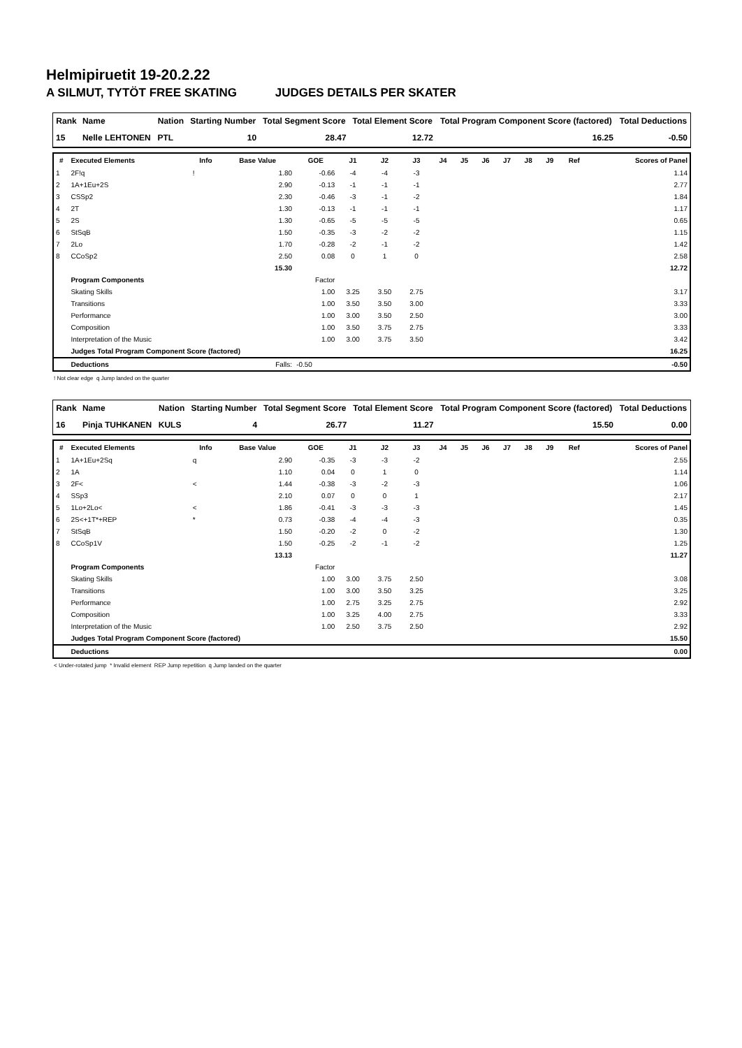Helmipiruetit 19-20.2.22
A SILMUT, TYTÖT FREE SKATING JUDGES DETAILS PER SKATER
| Rank | Name | Nation | Starting Number | Total Segment Score | Total Element Score | Total Program Component Score (factored) | Total Deductions |
| --- | --- | --- | --- | --- | --- | --- | --- |
| 15 | Nelle LEHTONEN | PTL | 10 | 28.47 | 12.72 | 16.25 | -0.50 |
| # | Executed Elements | Info | Base Value | GOE | J1 | J2 | J3 | J4 | J5 | J6 | J7 | J8 | J9 | Ref | Scores of Panel |
| --- | --- | --- | --- | --- | --- | --- | --- | --- | --- | --- | --- | --- | --- | --- | --- |
| 1 | 2F!q | ! | 1.80 | -0.66 | -4 | -4 | -3 | | | | | | | | 1.14 |
| 2 | 1A+1Eu+2S | | 2.90 | -0.13 | -1 | -1 | -1 | | | | | | | | 2.77 |
| 3 | CSSp2 | | 2.30 | -0.46 | -3 | -1 | -2 | | | | | | | | 1.84 |
| 4 | 2T | | 1.30 | -0.13 | -1 | -1 | -1 | | | | | | | | 1.17 |
| 5 | 2S | | 1.30 | -0.65 | -5 | -5 | -5 | | | | | | | | 0.65 |
| 6 | StSqB | | 1.50 | -0.35 | -3 | -2 | -2 | | | | | | | | 1.15 |
| 7 | 2Lo | | 1.70 | -0.28 | -2 | -1 | -2 | | | | | | | | 1.42 |
| 8 | CCoSp2 | | 2.50 | 0.08 | 0 | 1 | 0 | | | | | | | | 2.58 |
| | | | 15.30 | | | | | | | | | | | | 12.72 |
| | Program Components | | | Factor | | | | | | | | | | | |
| | Skating Skills | | | 1.00 | 3.25 | 3.50 | 2.75 | | | | | | | | 3.17 |
| | Transitions | | | 1.00 | 3.50 | 3.50 | 3.00 | | | | | | | | 3.33 |
| | Performance | | | 1.00 | 3.00 | 3.50 | 2.50 | | | | | | | | 3.00 |
| | Composition | | | 1.00 | 3.50 | 3.75 | 2.75 | | | | | | | | 3.33 |
| | Interpretation of the Music | | | 1.00 | 3.00 | 3.75 | 3.50 | | | | | | | | 3.42 |
| | Judges Total Program Component Score (factored) | | | | | | | | | | | | | | 16.25 |
| | Deductions | Falls: | | -0.50 | | | | | | | | | | | -0.50 |
! Not clear edge q Jump landed on the quarter
| Rank | Name | Nation | Starting Number | Total Segment Score | Total Element Score | Total Program Component Score (factored) | Total Deductions |
| --- | --- | --- | --- | --- | --- | --- | --- |
| 16 | Pinja TUHKANEN | KULS | 4 | 26.77 | 11.27 | 15.50 | 0.00 |
| # | Executed Elements | Info | Base Value | GOE | J1 | J2 | J3 | J4 | J5 | J6 | J7 | J8 | J9 | Ref | Scores of Panel |
| --- | --- | --- | --- | --- | --- | --- | --- | --- | --- | --- | --- | --- | --- | --- | --- |
| 1 | 1A+1Eu+2Sq | q | 2.90 | -0.35 | -3 | -3 | -2 | | | | | | | | 2.55 |
| 2 | 1A | | 1.10 | 0.04 | 0 | 1 | 0 | | | | | | | | 1.14 |
| 3 | 2F< | < | 1.44 | -0.38 | -3 | -2 | -3 | | | | | | | | 1.06 |
| 4 | SSp3 | | 2.10 | 0.07 | 0 | 0 | 1 | | | | | | | | 2.17 |
| 5 | 1Lo+2Lo< | < | 1.86 | -0.41 | -3 | -3 | -3 | | | | | | | | 1.45 |
| 6 | 2S<+1T*+REP | * | 0.73 | -0.38 | -4 | -4 | -3 | | | | | | | | 0.35 |
| 7 | StSqB | | 1.50 | -0.20 | -2 | 0 | -2 | | | | | | | | 1.30 |
| 8 | CCoSp1V | | 1.50 | -0.25 | -2 | -1 | -2 | | | | | | | | 1.25 |
| | | | 13.13 | | | | | | | | | | | | 11.27 |
| | Program Components | | | Factor | | | | | | | | | | | |
| | Skating Skills | | | 1.00 | 3.00 | 3.75 | 2.50 | | | | | | | | 3.08 |
| | Transitions | | | 1.00 | 3.00 | 3.50 | 3.25 | | | | | | | | 3.25 |
| | Performance | | | 1.00 | 2.75 | 3.25 | 2.75 | | | | | | | | 2.92 |
| | Composition | | | 1.00 | 3.25 | 4.00 | 2.75 | | | | | | | | 3.33 |
| | Interpretation of the Music | | | 1.00 | 2.50 | 3.75 | 2.50 | | | | | | | | 2.92 |
| | Judges Total Program Component Score (factored) | | | | | | | | | | | | | | 15.50 |
| | Deductions | | | | | | | | | | | | | | 0.00 |
< Under-rotated jump * Invalid element REP Jump repetition q Jump landed on the quarter